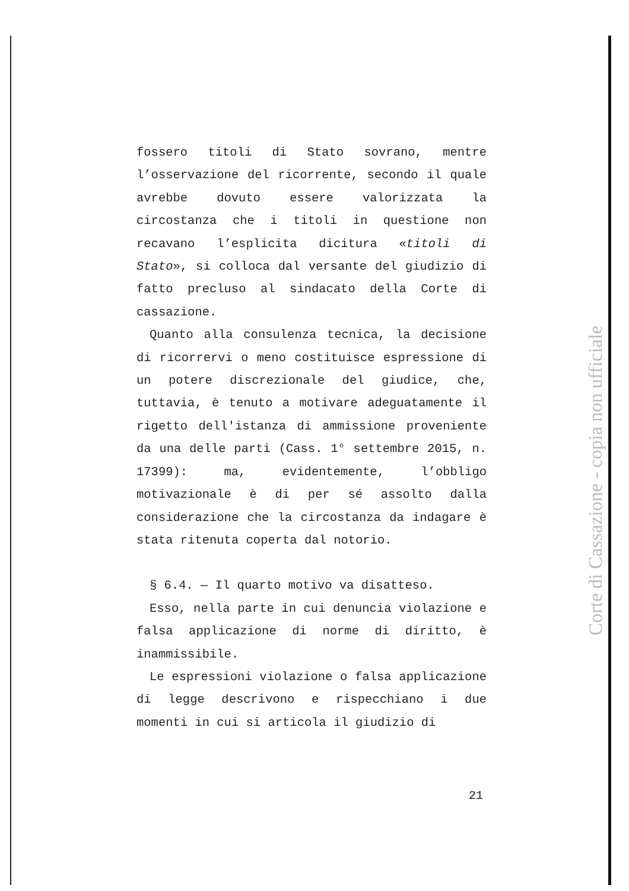fossero titoli di Stato sovrano, mentre l’osservazione del ricorrente, secondo il quale avrebbe dovuto essere valorizzata la circostanza che i titoli in questione non recavano l’esplicita dicitura «titoli di Stato», si colloca dal versante del giudizio di fatto precluso al sindacato della Corte di cassazione.
Quanto alla consulenza tecnica, la decisione di ricorrervi o meno costituisce espressione di un potere discrezionale del giudice, che, tuttavia, è tenuto a motivare adeguatamente il rigetto dell'istanza di ammissione proveniente da una delle parti (Cass. 1° settembre 2015, n. 17399): ma, evidentemente, l’obbligo motivazionale è di per sé assolto dalla considerazione che la circostanza da indagare è stata ritenuta coperta dal notorio.
§ 6.4. — Il quarto motivo va disatteso.
Esso, nella parte in cui denuncia violazione e falsa applicazione di norme di diritto, è inammissibile.
Le espressioni violazione o falsa applicazione di legge descrivono e rispecchiano i due momenti in cui si articola il giudizio di
21
Corte di Cassazione - copia non ufficiale